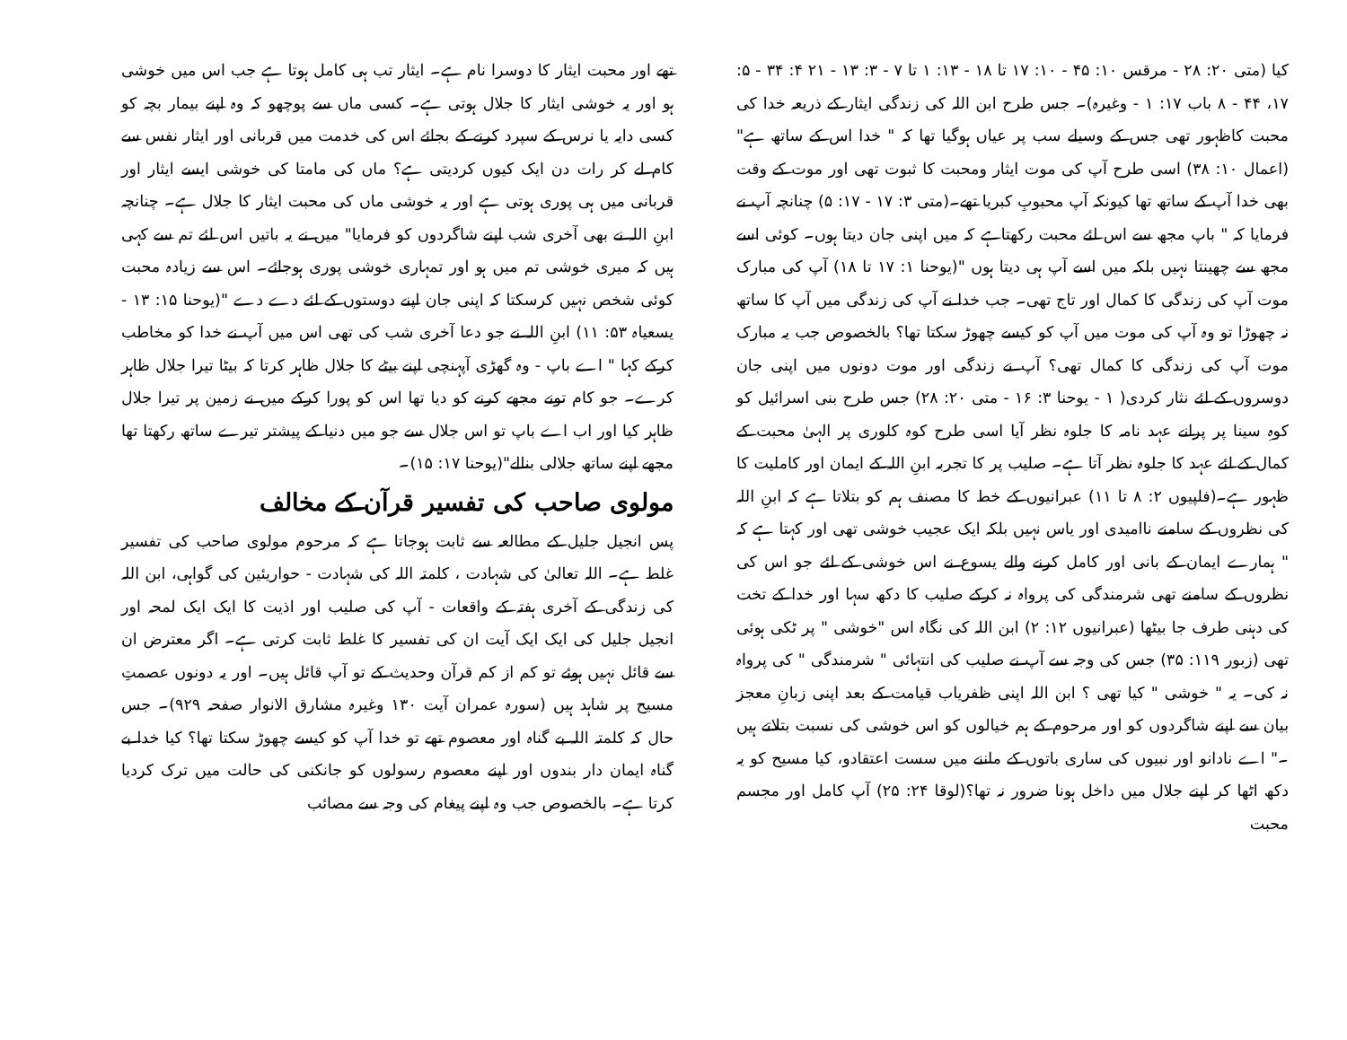کیا (متی ۲۰: ۲۸ - مرقس ۱۰: ۴۵ - ۱۰: ۱۷ تا ۱۸ - ۱۳: ۱ تا ۷ - ۳: ۱۳ - ۲۱ ۴: ۳۴ - ۵: ۱۷، ۴۴ - ۸ باب ۱۷: ۱ - وغیرہ)۔ جس طرح ابن اللہ کی زندگی ایثار کے ذریعہ خدا کی محبت کاظہور تھی جس کے وسیلے سب پر عیاں ہوگیا تھا کہ " خدا اس کے ساتھ ہے"(اعمال ۱۰: ۳۸) اسی طرح آپ کی موت ایثار ومحبت کا ثبوت تھی اور موت کے وقت بھی خدا آپ کے ساتھ تھا کیونکہ آپ محبوبِ کبریا تھے۔(متی ۳: ۱۷ - ۱۷: ۵) چنانچہ آپ نے فرمایا کہ " باپ مجھ سے اس لئے محبت رکھتاہے کہ میں اپنی جان دیتا ہوں۔ کوئی اسے مجھ سے چھینتا نہیں بلکہ میں اسے آپ ہی دیتا ہوں "(یوحنا ۱: ۱۷ تا ۱۸) آپ کی مبارک موت آپ کی زندگی کا کمال اور تاج تھی۔ جب خدا نے آپ کی زندگی میں آپ کا ساتھ نہ چھوڑا تو وہ آپ کی موت میں آپ کو کیسے چھوڑ سکتا تھا؟ بالخصوص جب یہ مبارک موت آپ کی زندگی کا کمال تھی؟ آپ نے زندگی اور موت دونوں میں اپنی جان دوسروں کے لئے نثار کردی( ۱ - یوحنا ۳: ۱۶ - متی ۲۰: ۲۸) جس طرح بنی اسرائیل کو کوہِ سینا پر پرانے عہد نامہ کا جلوہ نظر آیا اسی طرح کوہ کلوری پر الہیٰ محبت کے کمال کے لئے عہد کا جلوہ نظر آتا ہے۔ صلیب پر کا تجربہ ابنِ اللہ کے ایمان اور کاملیت کا ظہور ہے۔(فلپیوں ۲: ۸ تا ۱۱) عبرانیوں کے خط کا مصنف ہم کو بتلاتا ہے کہ ابنِ اللہ کی نظروں کے سامنے ناامیدی اور یاس نہیں بلکہ ایک عجیب خوشی تھی اور کہتا ہے کہ " ہمارے ایمان کے بانی اور کامل کرنے والے یسوع نے اس خوشی کے لئے جو اس کی نظروں کے سامنے تھی شرمندگی کی پرواہ نہ کرکے صلیب کا دکھ سہا اور خدا کے تخت کی دہنی طرف جا بیٹھا (عبرانیوں ۱۲: ۲) ابن اللہ کی نگاہ اس "خوشی " پر ٹکی ہوئی تھی (زبور ۱۱۹: ۳۵) جس کی وجہ سے آپ نے صلیب کی انتہائی " شرمندگی " کی پرواہ نہ کی۔ یہ " خوشی " کیا تھی ؟ ابن اللہ اپنی ظفریاب قیامت کے بعد اپنی زبانِ معجز بیان سے اپنے شاگردوں کو اور مرحوم کے ہم خیالوں کو اس خوشی کی نسبت بتلاتے ہیں ۔" اے نادانو اور نبیوں کی ساری باتوں کے ماننے میں سست اعتقادو، کیا مسیح کو یہ دکھ اٹھا کر اپنے جلال میں داخل ہونا ضرور نہ تھا؟(لوقا ۲۴: ۲۵) آپ کامل اور مجسم محبت
تھے اور محبت ایثار کا دوسرا نام ہے۔ ایثار تب ہی کامل ہوتا ہے جب اس میں خوشی ہو اور یہ خوشی ایثار کا جلال ہوتی ہے۔ کسی ماں سے پوچھو کہ وہ اپنے بیمار بچہ کو کسی دایہ یا نرس کے سپرد کرنے کے بجائے اس کی خدمت میں قربانی اور ایثار نفس سے کام لے کر رات دن ایک کیوں کردیتی ہے؟ ماں کی مامتا کی خوشی ایسے ایثار اور قربانی میں ہی پوری ہوتی ہے اور یہ خوشی ماں کی محبت ایثار کا جلال ہے۔ چنانچہ ابنِ اللہ نے بھی آخری شب اپنے شاگردوں کو فرمایا" میں نے یہ باتیں اس لئے تم سے کہی ہیں کہ میری خوشی تم میں ہو اور تمہاری خوشی پوری ہوجائے۔ اس سے زیادہ محبت کوئی شخص نہیں کرسکتا کہ اپنی جان اپنے دوستوں کے لئے دے دے "(یوحنا ۱۵: ۱۳ - یسعیاہ ۵۳: ۱۱) ابنِ اللہ نے جو دعا آخری شب کی تھی اس میں آپ نے خدا کو مخاطب کرکے کہا " اے باپ - وہ گھڑی آپہنچی اپنے بیٹے کا جلال ظاہر کرتا کہ بیٹا تیرا جلال ظاہر کرے۔ جو کام تونے مجھے کرنے کو دیا تھا اس کو پورا کرکے میں نے زمین پر تیرا جلال ظاہر کیا اور اب اے باپ تو اس جلال سے جو میں دنیا کے پیشتر تیرے ساتھ رکھتا تھا مجھے اپنے ساتھ جلالی بنالے"(یوحنا ۱۷: ۱۵)۔
مولوی صاحب کی تفسیر قرآن کے مخالف
پس انجیل جلیل کے مطالعہ سے ثابت ہوجاتا ہے کہ مرحوم مولوی صاحب کی تفسیر غلط ہے۔ اللہ تعالیٰ کی شہادت ، کلمتہ اللہ کی شہادت - حواریئین کی گواہی، ابن اللہ کی زندگی کے آخری ہفتہ کے واقعات - آپ کی صلیب اور اذیت کا ایک ایک لمحہ اور انجیل جلیل کی ایک ایک آیت ان کی تفسیر کا غلط ثابت کرتی ہے۔ اگر معترض ان سے قائل نہیں ہوئے تو کم از کم قرآن وحدیث کے تو آپ قائل ہیں۔ اور یہ دونوں عصمتِ مسیح پر شاہد ہیں (سورہ عمران آیت ۱۳۰ وغیرہ مشارق الانوار صفحہ ۹۲۹)۔ جس حال کہ کلمتہ اللہ بے گناہ اور معصوم تھے تو خدا آپ کو کیسے چھوڑ سکتا تھا؟ کیا خدا بے گناہ ایمان دار بندوں اور اپنے معصوم رسولوں کو جانکنی کی حالت میں ترک کردیا کرتا ہے۔ بالخصوص جب وہ اپنے پیغام کی وجہ سے مصائب